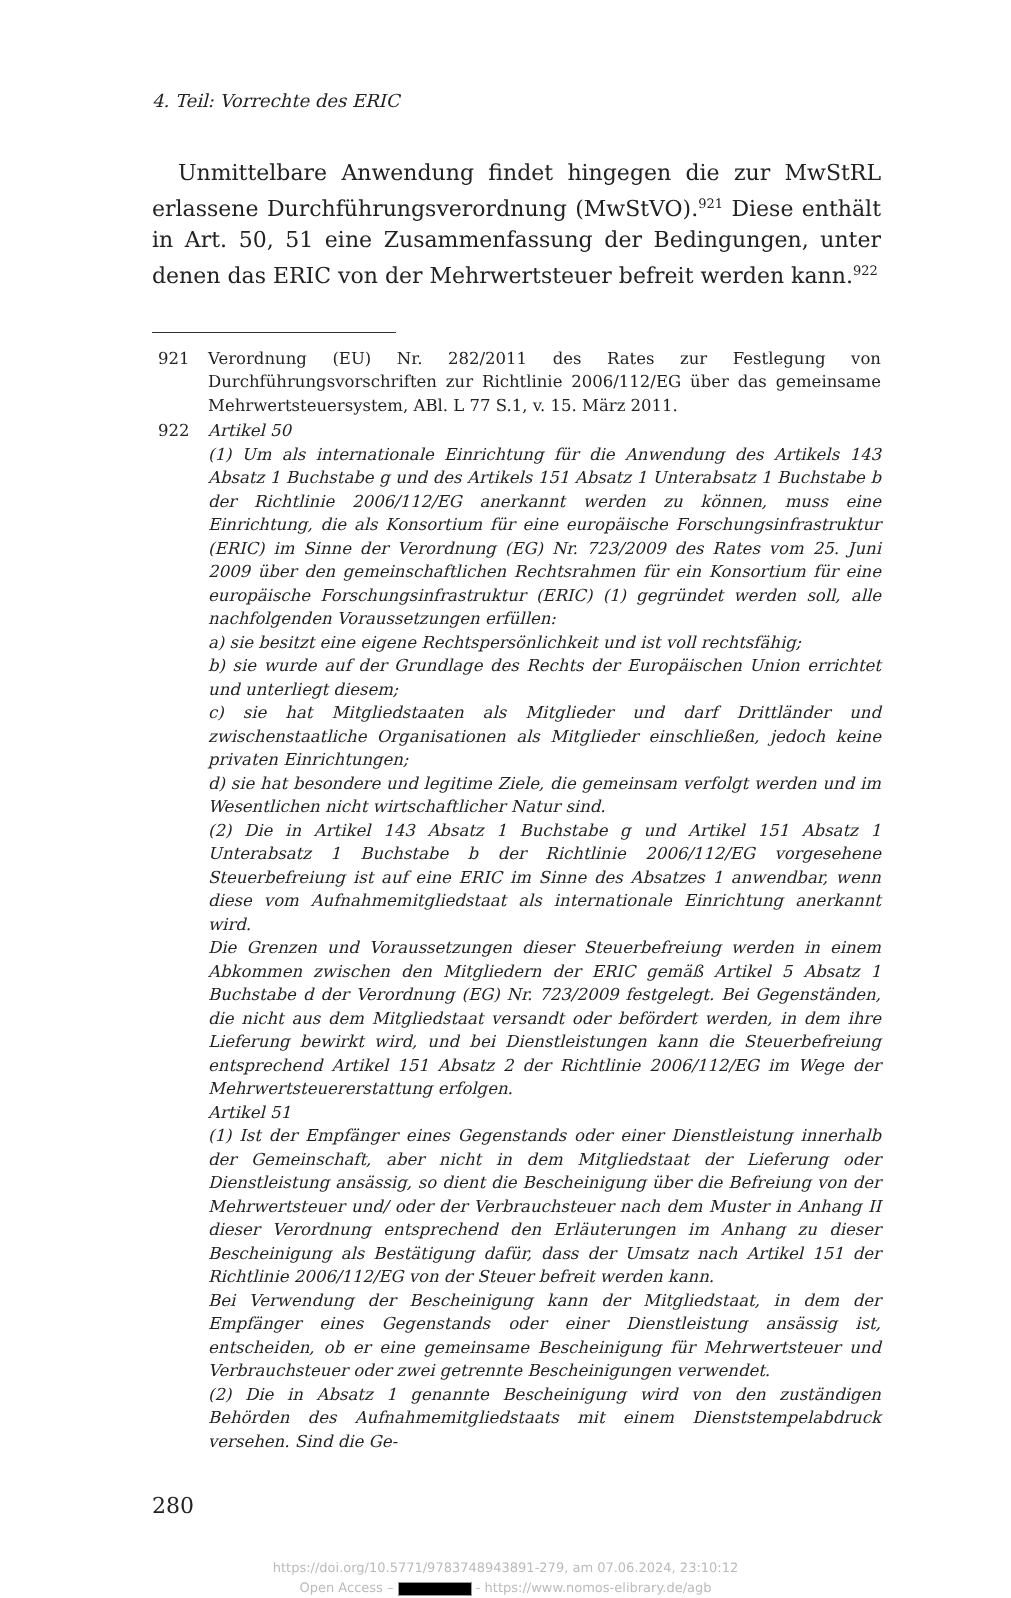4. Teil: Vorrechte des ERIC
Unmittelbare Anwendung findet hingegen die zur MwStRL erlassene Durchführungsverordnung (MwStVO).<sup>921</sup> Diese enthält in Art. 50, 51 eine Zusammenfassung der Bedingungen, unter denen das ERIC von der Mehrwertsteuer befreit werden kann.<sup>922</sup>
921 Verordnung (EU) Nr. 282/2011 des Rates zur Festlegung von Durchführungsvorschriften zur Richtlinie 2006/112/EG über das gemeinsame Mehrwertsteuersystem, ABl. L 77 S.1, v. 15. März 2011.
922 Artikel 50
(1) Um als internationale Einrichtung für die Anwendung des Artikels 143 Absatz 1 Buchstabe g und des Artikels 151 Absatz 1 Unterabsatz 1 Buchstabe b der Richtlinie 2006/112/EG anerkannt werden zu können, muss eine Einrichtung, die als Konsortium für eine europäische Forschungsinfrastruktur (ERIC) im Sinne der Verordnung (EG) Nr. 723/2009 des Rates vom 25. Juni 2009 über den gemeinschaftlichen Rechtsrahmen für ein Konsortium für eine europäische Forschungsinfrastruktur (ERIC) (1) gegründet werden soll, alle nachfolgenden Voraussetzungen erfüllen:
a) sie besitzt eine eigene Rechtspersönlichkeit und ist voll rechtsfähig;
b) sie wurde auf der Grundlage des Rechts der Europäischen Union errichtet und unterliegt diesem;
c) sie hat Mitgliedstaaten als Mitglieder und darf Drittländer und zwischenstaatliche Organisationen als Mitglieder einschließen, jedoch keine privaten Einrichtungen;
d) sie hat besondere und legitime Ziele, die gemeinsam verfolgt werden und im Wesentlichen nicht wirtschaftlicher Natur sind.
(2) Die in Artikel 143 Absatz 1 Buchstabe g und Artikel 151 Absatz 1 Unterabsatz 1 Buchstabe b der Richtlinie 2006/112/EG vorgesehene Steuerbefreiung ist auf eine ERIC im Sinne des Absatzes 1 anwendbar, wenn diese vom Aufnahmemitgliedstaat als internationale Einrichtung anerkannt wird.
Die Grenzen und Voraussetzungen dieser Steuerbefreiung werden in einem Abkommen zwischen den Mitgliedern der ERIC gemäß Artikel 5 Absatz 1 Buchstabe d der Verordnung (EG) Nr. 723/2009 festgelegt. Bei Gegenständen, die nicht aus dem Mitgliedstaat versandt oder befördert werden, in dem ihre Lieferung bewirkt wird, und bei Dienstleistungen kann die Steuerbefreiung entsprechend Artikel 151 Absatz 2 der Richtlinie 2006/112/EG im Wege der Mehrwertsteuererstattung erfolgen.
Artikel 51
(1) Ist der Empfänger eines Gegenstands oder einer Dienstleistung innerhalb der Gemeinschaft, aber nicht in dem Mitgliedstaat der Lieferung oder Dienstleistung ansässig, so dient die Bescheinigung über die Befreiung von der Mehrwertsteuer und/ oder der Verbrauchsteuer nach dem Muster in Anhang II dieser Verordnung entsprechend den Erläuterungen im Anhang zu dieser Bescheinigung als Bestätigung dafür, dass der Umsatz nach Artikel 151 der Richtlinie 2006/112/EG von der Steuer befreit werden kann.
Bei Verwendung der Bescheinigung kann der Mitgliedstaat, in dem der Empfänger eines Gegenstands oder einer Dienstleistung ansässig ist, entscheiden, ob er eine gemeinsame Bescheinigung für Mehrwertsteuer und Verbrauchsteuer oder zwei getrennte Bescheinigungen verwendet.
(2) Die in Absatz 1 genannte Bescheinigung wird von den zuständigen Behörden des Aufnahmemitgliedstaats mit einem Dienststempelabdruck versehen. Sind die Ge-
280
https://doi.org/10.5771/9783748943891-279, am 07.06.2024, 23:10:12
Open Access – - https://www.nomos-elibrary.de/agb